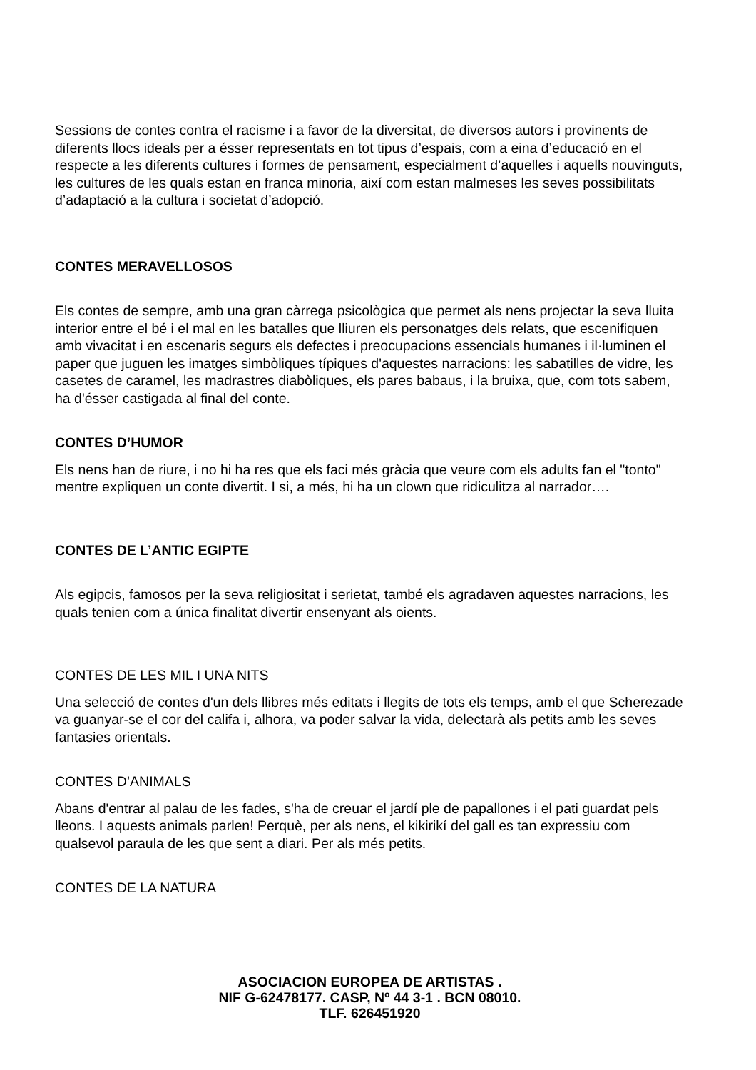Sessions de contes contra el racisme i a favor de la diversitat, de diversos autors i provinents de diferents llocs ideals per a ésser representats en tot tipus d’espais, com a eina d’educació en el respecte a les diferents cultures i formes de pensament, especialment d’aquelles i aquells nouvinguts, les cultures de les quals estan en franca minoria, així com estan malmeses les seves possibilitats d’adaptació a la cultura i societat d’adopció.
CONTES MERAVELLOSOS
Els contes de sempre, amb una gran càrrega psicològica que permet als nens projectar la seva lluita interior entre el bé i el mal en les batalles que lliuren els personatges dels relats, que escenifiquen amb vivacitat i en escenaris segurs els defectes i preocupacions essencials humanes i il·luminen el paper que juguen les imatges simbòliques típiques d'aquestes narracions: les sabatilles de vidre, les casetes de caramel, les madrastres diabòliques, els pares babaus, i la bruixa, que, com tots sabem, ha d'ésser castigada al final del conte.
CONTES D’HUMOR
Els nens han de riure, i no hi ha res que els faci més gràcia que veure com els adults fan el "tonto" mentre expliquen un conte divertit. I si, a més, hi ha un clown que ridiculitza al narrador….
CONTES DE L’ANTIC EGIPTE
Als egipcis, famosos per la seva religiositat i serietat, també els agradaven aquestes narracions, les quals tenien com a única finalitat divertir ensenyant als oients.
CONTES DE LES MIL I UNA NITS
Una selecció de contes d'un dels llibres més editats i llegits de tots els temps, amb el que Scherezade va guanyar-se el cor del califa i, alhora, va poder salvar la vida, delectarà als petits amb les seves fantasies orientals.
CONTES D’ANIMALS
Abans d'entrar al palau de les fades, s'ha de creuar el jardí ple de papallones i el pati guardat pels lleons. I aquests animals parlen! Perquè, per als nens, el kikirikí del gall es tan expressiu com qualsevol paraula de les que sent a diari. Per als més petits.
CONTES DE LA NATURA
ASOCIACION EUROPEA DE ARTISTAS .
NIF G-62478177. CASP, Nº 44 3-1 . BCN 08010.
TLF. 626451920